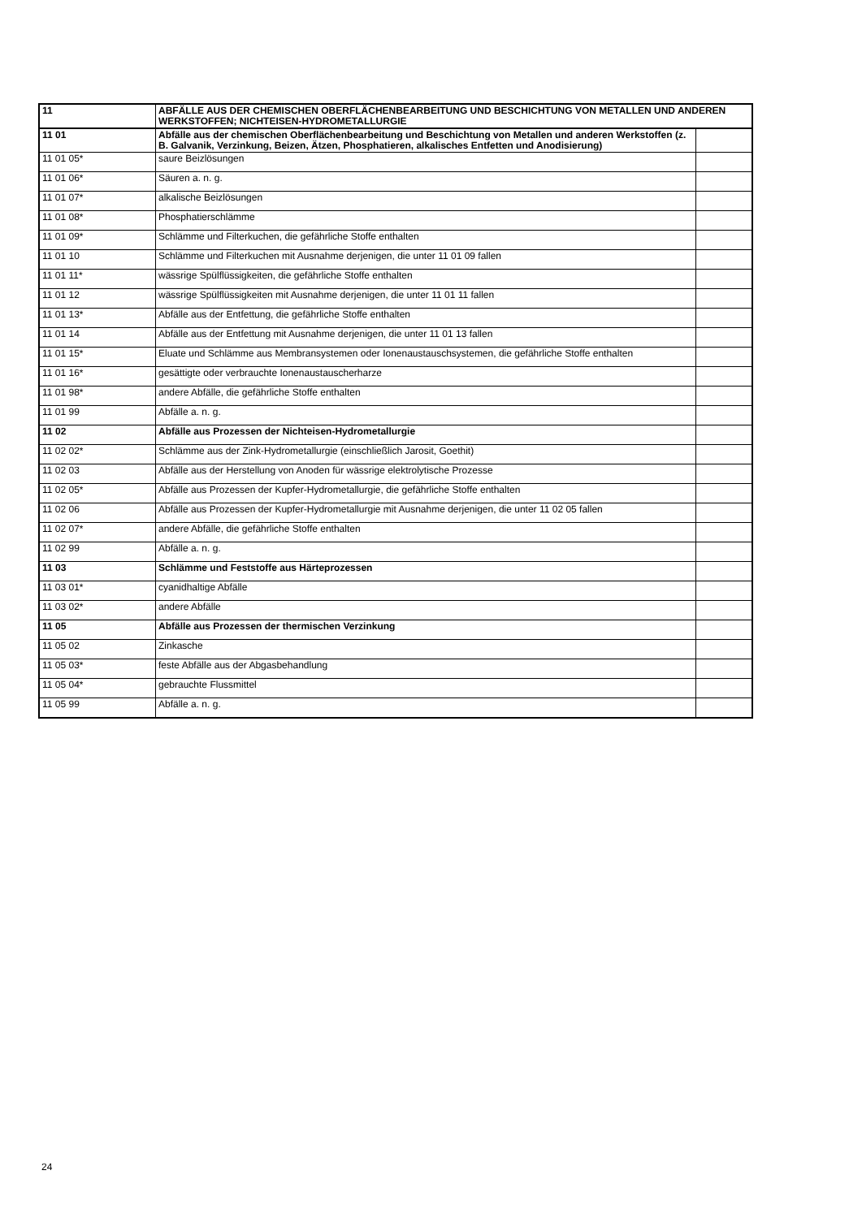| 11 | ABFÄLLE AUS DER CHEMISCHEN OBERFLÄCHENBEARBEITUNG UND BESCHICHTUNG VON METALLEN UND ANDEREN WERKSTOFFEN; NICHTEISEN-HYDROMETALLURGIE | |
| 11 01 | Abfälle aus der chemischen Oberflächenbearbeitung und Beschichtung von Metallen und anderen Werkstoffen (z. B. Galvanik, Verzinkung, Beizen, Ätzen, Phosphatieren, alkalisches Entfetten und Anodisierung) | |
| 11 01 05* | saure Beizlösungen | |
| 11 01 06* | Säuren a. n. g. | |
| 11 01 07* | alkalische Beizlösungen | |
| 11 01 08* | Phosphatierschlämme | |
| 11 01 09* | Schlämme und Filterkuchen, die gefährliche Stoffe enthalten | |
| 11 01 10 | Schlämme und Filterkuchen mit Ausnahme derjenigen, die unter 11 01 09 fallen | |
| 11 01 11* | wässrige Spülflüssigkeiten, die gefährliche Stoffe enthalten | |
| 11 01 12 | wässrige Spülflüssigkeiten mit Ausnahme derjenigen, die unter 11 01 11 fallen | |
| 11 01 13* | Abfälle aus der Entfettung, die gefährliche Stoffe enthalten | |
| 11 01 14 | Abfälle aus der Entfettung mit Ausnahme derjenigen, die unter 11 01 13 fallen | |
| 11 01 15* | Eluate und Schlämme aus Membransystemen oder Ionenaustauschsystemen, die gefährliche Stoffe enthalten | |
| 11 01 16* | gesättigte oder verbrauchte Ionenaustauscherharze | |
| 11 01 98* | andere Abfälle, die gefährliche Stoffe enthalten | |
| 11 01 99 | Abfälle a. n. g. | |
| 11 02 | Abfälle aus Prozessen der Nichteisen-Hydrometallurgie | |
| 11 02 02* | Schlämme aus der Zink-Hydrometallurgie (einschließlich Jarosit, Goethit) | |
| 11 02 03 | Abfälle aus der Herstellung von Anoden für wässrige elektrolytische Prozesse | |
| 11 02 05* | Abfälle aus Prozessen der Kupfer-Hydrometallurgie, die gefährliche Stoffe enthalten | |
| 11 02 06 | Abfälle aus Prozessen der Kupfer-Hydrometallurgie mit Ausnahme derjenigen, die unter 11 02 05 fallen | |
| 11 02 07* | andere Abfälle, die gefährliche Stoffe enthalten | |
| 11 02 99 | Abfälle a. n. g. | |
| 11 03 | Schlämme und Feststoffe aus Härteprozessen | |
| 11 03 01* | cyanidhaltige Abfälle | |
| 11 03 02* | andere Abfälle | |
| 11 05 | Abfälle aus Prozessen der thermischen Verzinkung | |
| 11 05 02 | Zinkasche | |
| 11 05 03* | feste Abfälle aus der Abgasbehandlung | |
| 11 05 04* | gebrauchte Flussmittel | |
| 11 05 99 | Abfälle a. n. g. | |
24